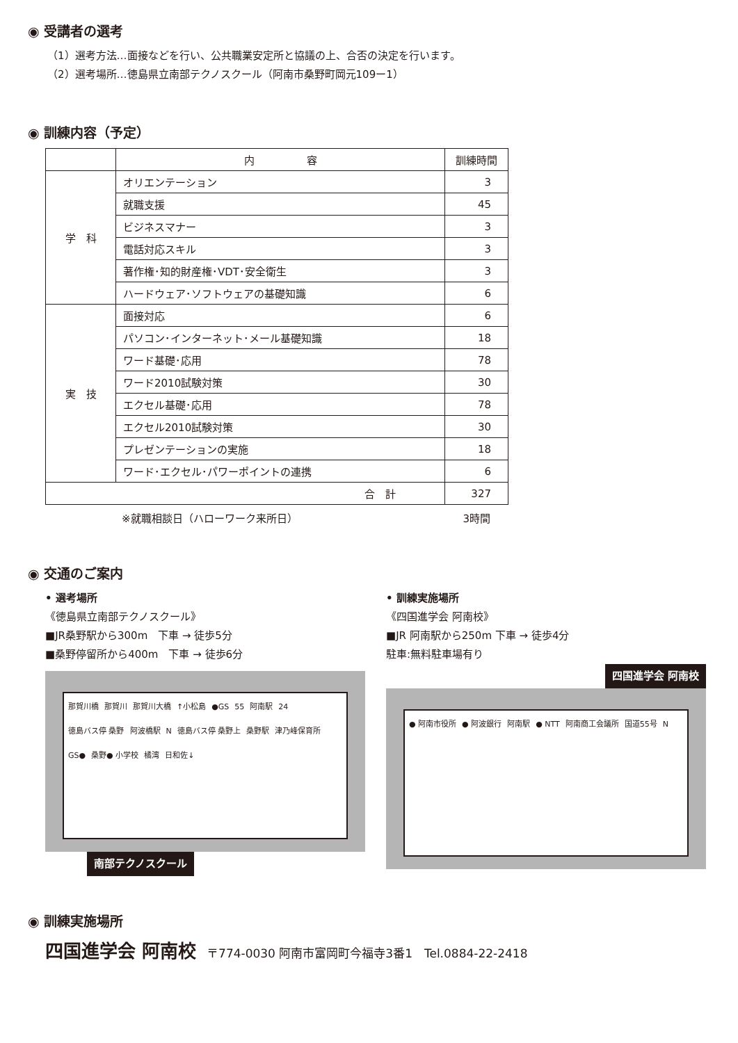◉ 受講者の選考
（1）選考方法…面接などを行い、公共職業安定所と協議の上、合否の決定を行います。
（2）選考場所…徳島県立南部テクノスクール（阿南市桑野町岡元109ー1）
◉ 訓練内容（予定）
| | 内 容 | 訓練時間 |
| --- | --- | --- |
| 学 科 | オリエンテーション | 3 |
| | 就職支援 | 45 |
| | ビジネスマナー | 3 |
| | 電話対応スキル | 3 |
| | 著作権･知的財産権･VDT･安全衛生 | 3 |
| | ハードウェア･ソフトウェアの基礎知識 | 6 |
| 実 技 | 面接対応 | 6 |
| | パソコン･インターネット･メール基礎知識 | 18 |
| | ワード基礎･応用 | 78 |
| | ワード2010試験対策 | 30 |
| | エクセル基礎･応用 | 78 |
| | エクセル2010試験対策 | 30 |
| | プレゼンテーションの実施 | 18 |
| | ワード･エクセル･パワーポイントの連携 | 6 |
| 合 計 | | 327 |
※就職相談日（ハローワーク来所日） 3時間
◉ 交通のご案内
• 選考場所
《徳島県立南部テクノスクール》
■JR桑野駅から300m　下車 → 徒歩5分
■桑野停留所から400m　下車 → 徒歩6分
那賀川橋 那賀川 那賀川大橋 ↑小松島 ●GS 55 阿南駅 24 徳島バス停 桑野 阿波橋駅 N 徳島バス停 桑野上 桑野駅 津乃峰保育所 GS● 桑野● 小学校 橘湾 日和佐↓
南部テクノスクール
• 訓練実施場所
《四国進学会 阿南校》
■JR 阿南駅から250m 下車 → 徒歩4分
駐車:無料駐車場有り
四国進学会 阿南校
● 阿南市役所 ● 阿波銀行 阿南駅 ● NTT 阿南商工会議所 国道55号 N
◉ 訓練実施場所
四国進学会 阿南校　〒774-0030 阿南市富岡町今福寺3番1　Tel.0884-22-2418